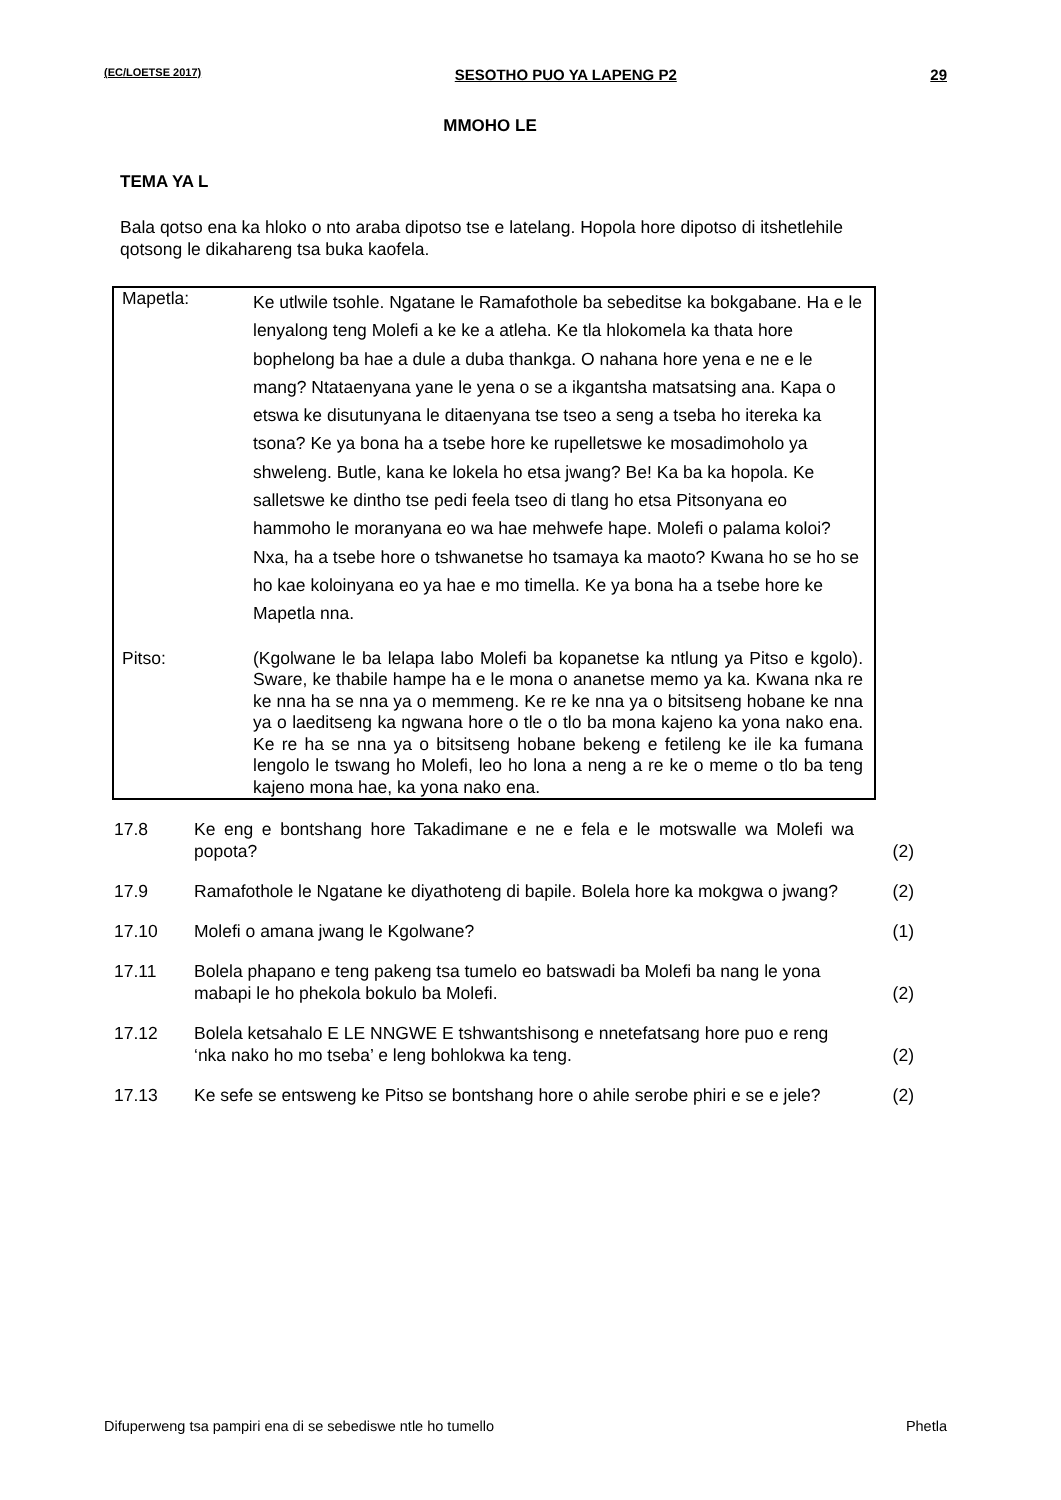(EC/LOETSE 2017) SESOTHO PUO YA LAPENG P2 29
MMOHO LE
TEMA YA L
Bala qotso ena ka hloko o nto araba dipotso tse e latelang. Hopola hore dipotso di itshetlehile qotsong le dikahareng tsa buka kaofela.
Mapetla:
Ke utlwile tsohle. Ngatane le Ramafothole ba sebeditse ka bokgabane. Ha e le lenyalong teng Molefi a ke ke a atleha. Ke tla hlokomela ka thata hore bophelong ba hae a dule a duba thankga. O nahana hore yena e ne e le mang? Ntataenyana yane le yena o se a ikgantsha matsatsing ana. Kapa o etswa ke disutunyana le ditaenyana tse tseo a seng a tseba ho itereka ka tsona? Ke ya bona ha a tsebe hore ke rupelletswe ke mosadimoholo ya shweleng. Butle, kana ke lokela ho etsa jwang? Be! Ka ba ka hopola. Ke salletswe ke dintho tse pedi feela tseo di tlang ho etsa Pitsonyana eo hammoho le moranyana eo wa hae mehwefe hape. Molefi o palama koloi? Nxa, ha a tsebe hore o tshwanetse ho tsamaya ka maoto? Kwana ho se ho se ho kae koloinyana eo ya hae e mo timella. Ke ya bona ha a tsebe hore ke Mapetla nna.
Pitso:
(Kgolwane le ba lelapa labo Molefi ba kopanetse ka ntlung ya Pitso e kgolo). Sware, ke thabile hampe ha e le mona o ananetse memo ya ka. Kwana nka re ke nna ha se nna ya o memmeng. Ke re ke nna ya o bitsitseng hobane ke nna ya o laeditseng ka ngwana hore o tle o tlo ba mona kajeno ka yona nako ena. Ke re ha se nna ya o bitsitseng hobane bekeng e fetileng ke ile ka fumana lengolo le tswang ho Molefi, leo ho lona a neng a re ke o meme o tlo ba teng kajeno mona hae, ka yona nako ena.
17.8 Ke eng e bontshang hore Takadimane e ne e fela e le motswalle wa Molefi wa popota?
(2)
17.9 Ramafothole le Ngatane ke diyathoteng di bapile. Bolela hore ka mokgwa o jwang?
(2)
17.10 Molefi o amana jwang le Kgolwane? (1)
17.11 Bolela phapano e teng pakeng tsa tumelo eo batswadi ba Molefi ba nang le yona mabapi le ho phekola bokulo ba Molefi.
(2)
17.12 Bolela ketsahalo E LE NNGWE E tshwantshisong e nnetefatsang hore puo e reng ‘nka nako ho mo tseba’ e leng bohlokwa ka teng.
(2)
17.13 Ke sefe se entsweng ke Pitso se bontshang hore o ahile serobe phiri e se e jele?
(2)
Difuperweng tsa pampiri ena di se sebediswe ntle ho tumello Phetla